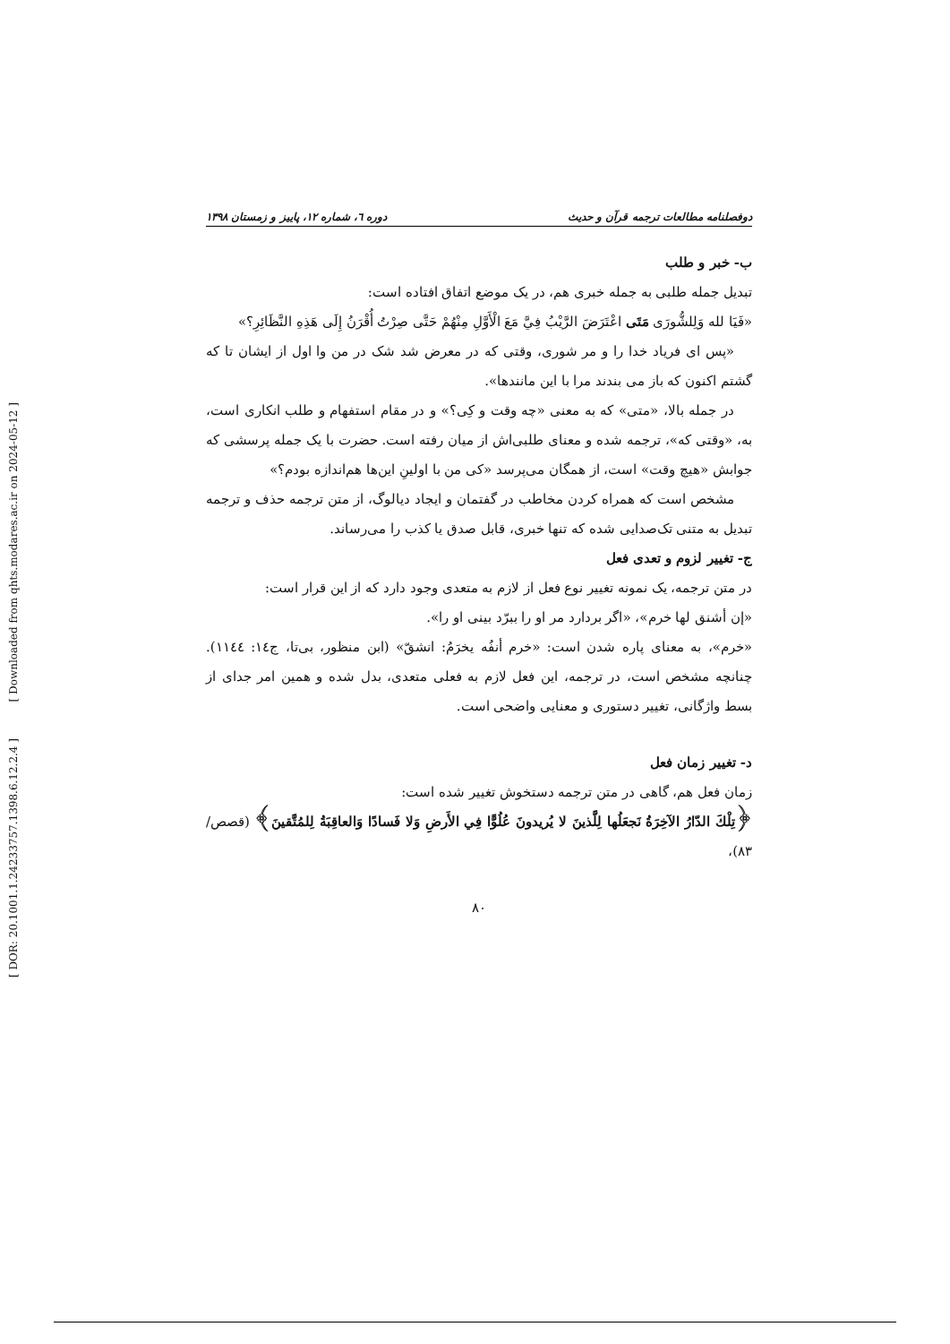[ Downloaded from qhts.modares.ac.ir on 2024-05-12 ]
[ DOR: 20.1001.1.24233757.1398.6.12.2.4 ]
دوفصلنامه مطالعات ترجمه قرآن و حدیث دوره ٦، شماره ١٢، پاییز و زمستان ١٣٩٨
ب- خبر و طلب
تبدیل جمله طلبی به جمله خبری هم، در یک موضع اتفاق افتاده است:
«فَيَا لله وَلِلشُّورَى مَتَى اعْتَرَضَ الرَّيْبُ فِيَّ مَعَ الْأَوَّلِ مِنْهُمْ حَتَّى صِرْتُ أُقْرَنُ إِلَى هَذِهِ النَّظَائِرِ؟»
«پس ای فریاد خدا را و مر شوری، وقتی که در معرض شد شک در من وا اول از ایشان تا که گشتم اکنون که باز می بندند مرا با این مانندها».
در جمله بالا، «متی» که به معنی «چه وقت و کِی؟» و در مقام استفهام و طلب انکاری است، به، «وقتی که»، ترجمه شده و معنای طلبی‌اش از میان رفته است. حضرت با یک جمله پرسشی که جوابش «هیچ وقت» است، از همگان می‌پرسد «کی من با اولینِ این‌ها هم‌اندازه بودم؟»
مشخص است که همراه کردن مخاطب در گفتمان و ایجاد دیالوگ، از متن ترجمه حذف و ترجمه تبدیل به متنی تک‌صدایی شده که تنها خبری، قابل صدق یا کذب را می‌رساند.
ج- تغییر لزوم و تعدی فعل
در متن ترجمه، یک نمونه تغییر نوع فعل از لازم به متعدی وجود دارد که از این قرار است:
«إن أشنق لها خرم»، «اگر بردارد مر او را ببرّد بینی او را».
«خرم»، به معنای پاره شدن است: «خرم أنفُه يخرَمُ: انشقّ» (ابن منظور، بی‌تا، ج١٤: ١١٤٤). چنانچه مشخص است، در ترجمه، این فعل لازم به فعلی متعدی، بدل شده و همین امر جدای از بسط واژگانی، تغییر دستوری و معنایی واضحی است.
د- تغییر زمان فعل
زمان فعل هم، گاهی در متن ترجمه دستخوش تغییر شده است:
﴿تِلْكَ الدّارُ الآخِرَةُ نَجعَلُها لِلَّذينَ لا يُريدونَ عُلُوًّا فِي الأَرضِ وَلا فَسادًا وَالعاقِبَةُ لِلمُتَّقينَ﴾ (قصص/٨٣)،
٨٠